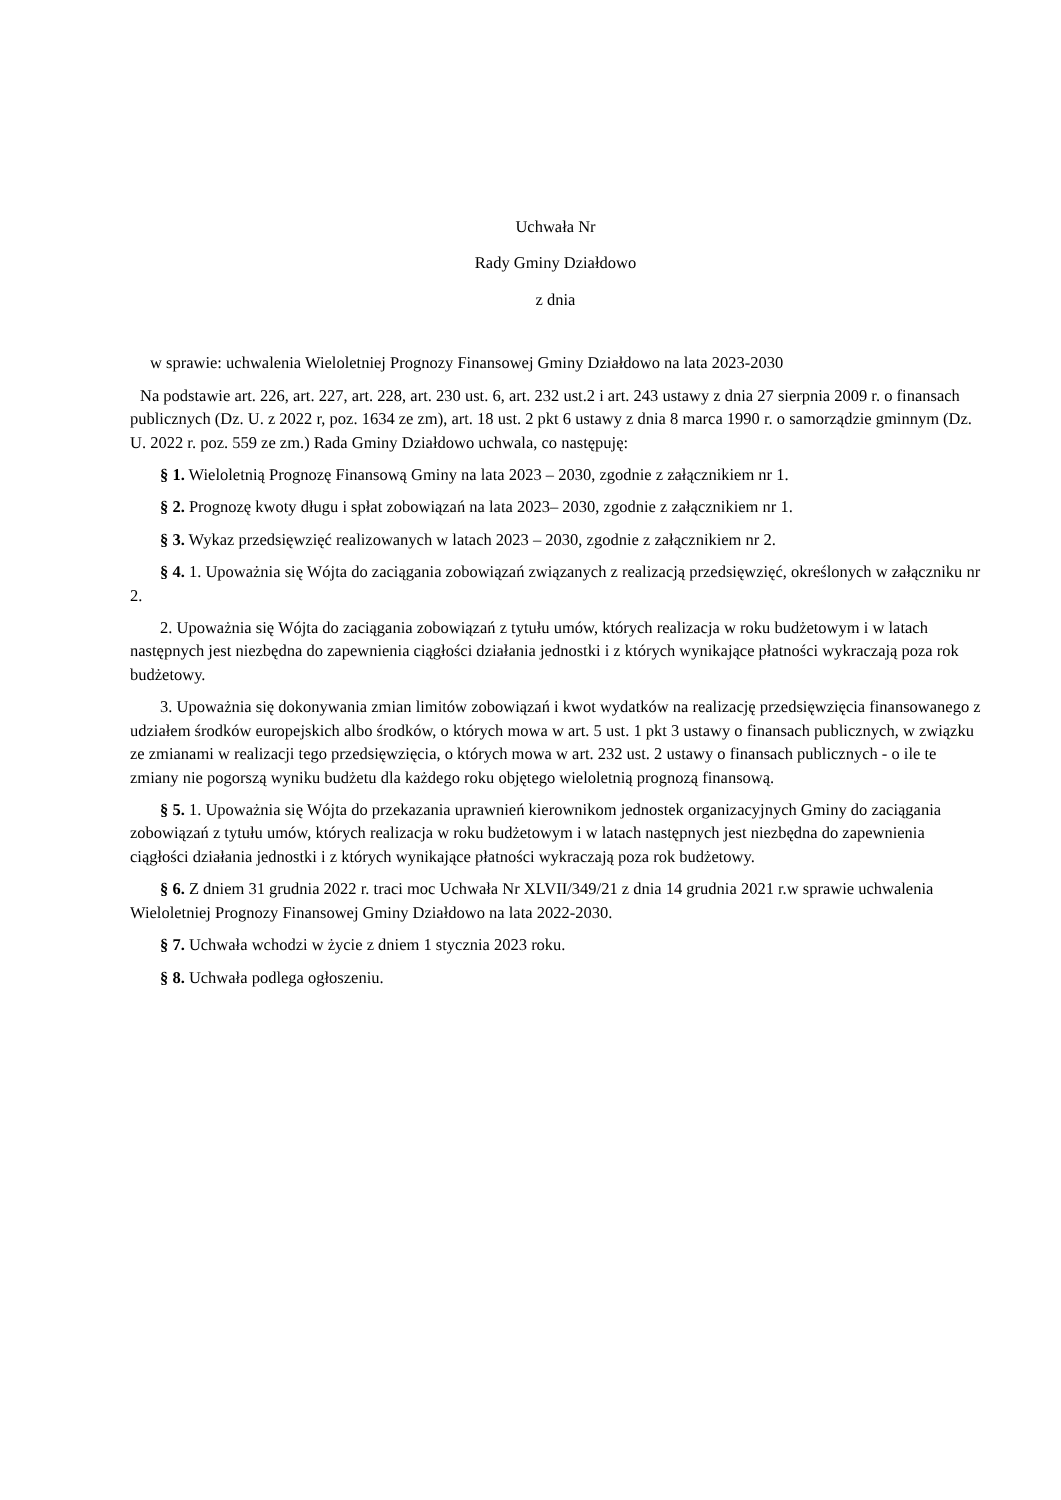Uchwała Nr
Rady Gminy Działdowo
z dnia
w sprawie: uchwalenia Wieloletniej Prognozy Finansowej Gminy Działdowo na lata 2023-2030
Na podstawie art. 226, art. 227, art. 228, art. 230 ust. 6, art. 232 ust.2 i art. 243 ustawy z dnia 27 sierpnia 2009 r. o finansach publicznych (Dz. U. z 2022 r, poz. 1634 ze zm), art. 18 ust. 2 pkt 6 ustawy z dnia 8 marca 1990 r. o samorządzie gminnym (Dz. U. 2022 r. poz. 559 ze zm.) Rada Gminy Działdowo uchwala, co następuję:
§ 1. Wieloletnią Prognozę Finansową Gminy na lata 2023 – 2030, zgodnie z załącznikiem nr 1.
§ 2. Prognozę kwoty długu i spłat zobowiązań na lata 2023– 2030, zgodnie z załącznikiem nr 1.
§ 3. Wykaz przedsięwzięć realizowanych w latach 2023 – 2030, zgodnie z załącznikiem nr 2.
§ 4. 1. Upoważnia się Wójta do zaciągania zobowiązań związanych z realizacją przedsięwzięć, określonych w załączniku nr 2.
2. Upoważnia się Wójta do zaciągania zobowiązań z tytułu umów, których realizacja w roku budżetowym i w latach następnych jest niezbędna do zapewnienia ciągłości działania jednostki i z których wynikające płatności wykraczają poza rok budżetowy.
3. Upoważnia się dokonywania zmian limitów zobowiązań i kwot wydatków na realizację przedsięwzięcia finansowanego z udziałem środków europejskich albo środków, o których mowa w art. 5 ust. 1 pkt 3 ustawy o finansach publicznych, w związku ze zmianami w realizacji tego przedsięwzięcia, o których mowa w art. 232 ust. 2 ustawy o finansach publicznych - o ile te zmiany nie pogorszą wyniku budżetu dla każdego roku objętego wieloletnią prognozą finansową.
§ 5. 1. Upoważnia się Wójta do przekazania uprawnień kierownikom jednostek organizacyjnych Gminy do zaciągania zobowiązań z tytułu umów, których realizacja w roku budżetowym i w latach następnych jest niezbędna do zapewnienia ciągłości działania jednostki i z których wynikające płatności wykraczają poza rok budżetowy.
§ 6. Z dniem 31 grudnia 2022 r. traci moc Uchwała Nr XLVII/349/21 z dnia 14 grudnia 2021 r.w sprawie uchwalenia Wieloletniej Prognozy Finansowej Gminy Działdowo na lata 2022-2030.
§ 7. Uchwała wchodzi w życie z dniem 1 stycznia 2023 roku.
§ 8. Uchwała podlega ogłoszeniu.